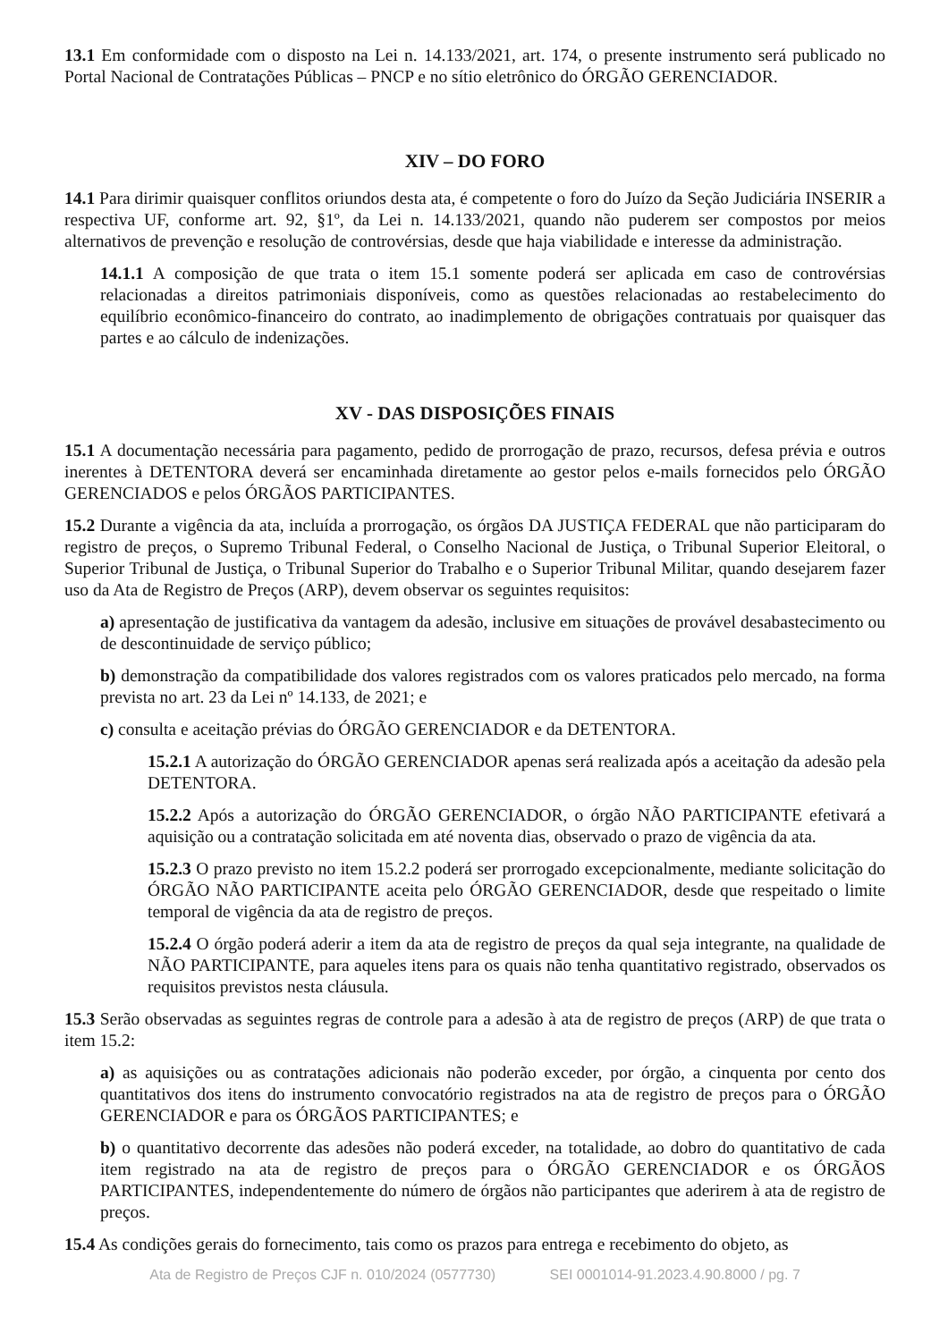13.1 Em conformidade com o disposto na Lei n. 14.133/2021, art. 174, o presente instrumento será publicado no Portal Nacional de Contratações Públicas – PNCP e no sítio eletrônico do ÓRGÃO GERENCIADOR.
XIV – DO FORO
14.1 Para dirimir quaisquer conflitos oriundos desta ata, é competente o foro do Juízo da Seção Judiciária INSERIR a respectiva UF, conforme art. 92, §1º, da Lei n. 14.133/2021, quando não puderem ser compostos por meios alternativos de prevenção e resolução de controvérsias, desde que haja viabilidade e interesse da administração.
14.1.1 A composição de que trata o item 15.1 somente poderá ser aplicada em caso de controvérsias relacionadas a direitos patrimoniais disponíveis, como as questões relacionadas ao restabelecimento do equilíbrio econômico-financeiro do contrato, ao inadimplemento de obrigações contratuais por quaisquer das partes e ao cálculo de indenizações.
XV - DAS DISPOSIÇÕES FINAIS
15.1 A documentação necessária para pagamento, pedido de prorrogação de prazo, recursos, defesa prévia e outros inerentes à DETENTORA deverá ser encaminhada diretamente ao gestor pelos e-mails fornecidos pelo ÓRGÃO GERENCIADOS e pelos ÓRGÃOS PARTICIPANTES.
15.2 Durante a vigência da ata, incluída a prorrogação, os órgãos DA JUSTIÇA FEDERAL que não participaram do registro de preços, o Supremo Tribunal Federal, o Conselho Nacional de Justiça, o Tribunal Superior Eleitoral, o Superior Tribunal de Justiça, o Tribunal Superior do Trabalho e o Superior Tribunal Militar, quando desejarem fazer uso da Ata de Registro de Preços (ARP), devem observar os seguintes requisitos:
a) apresentação de justificativa da vantagem da adesão, inclusive em situações de provável desabastecimento ou de descontinuidade de serviço público;
b) demonstração da compatibilidade dos valores registrados com os valores praticados pelo mercado, na forma prevista no art. 23 da Lei nº 14.133, de 2021; e
c) consulta e aceitação prévias do ÓRGÃO GERENCIADOR e da DETENTORA.
15.2.1 A autorização do ÓRGÃO GERENCIADOR apenas será realizada após a aceitação da adesão pela DETENTORA.
15.2.2 Após a autorização do ÓRGÃO GERENCIADOR, o órgão NÃO PARTICIPANTE efetivará a aquisição ou a contratação solicitada em até noventa dias, observado o prazo de vigência da ata.
15.2.3 O prazo previsto no item 15.2.2 poderá ser prorrogado excepcionalmente, mediante solicitação do ÓRGÃO NÃO PARTICIPANTE aceita pelo ÓRGÃO GERENCIADOR, desde que respeitado o limite temporal de vigência da ata de registro de preços.
15.2.4 O órgão poderá aderir a item da ata de registro de preços da qual seja integrante, na qualidade de NÃO PARTICIPANTE, para aqueles itens para os quais não tenha quantitativo registrado, observados os requisitos previstos nesta cláusula.
15.3 Serão observadas as seguintes regras de controle para a adesão à ata de registro de preços (ARP) de que trata o item 15.2:
a) as aquisições ou as contratações adicionais não poderão exceder, por órgão, a cinquenta por cento dos quantitativos dos itens do instrumento convocatório registrados na ata de registro de preços para o ÓRGÃO GERENCIADOR e para os ÓRGÃOS PARTICIPANTES; e
b) o quantitativo decorrente das adesões não poderá exceder, na totalidade, ao dobro do quantitativo de cada item registrado na ata de registro de preços para o ÓRGÃO GERENCIADOR e os ÓRGÃOS PARTICIPANTES, independentemente do número de órgãos não participantes que aderirem à ata de registro de preços.
15.4 As condições gerais do fornecimento, tais como os prazos para entrega e recebimento do objeto, as
Ata de Registro de Preços CJF n. 010/2024 (0577730) SEI 0001014-91.2023.4.90.8000 / pg. 7